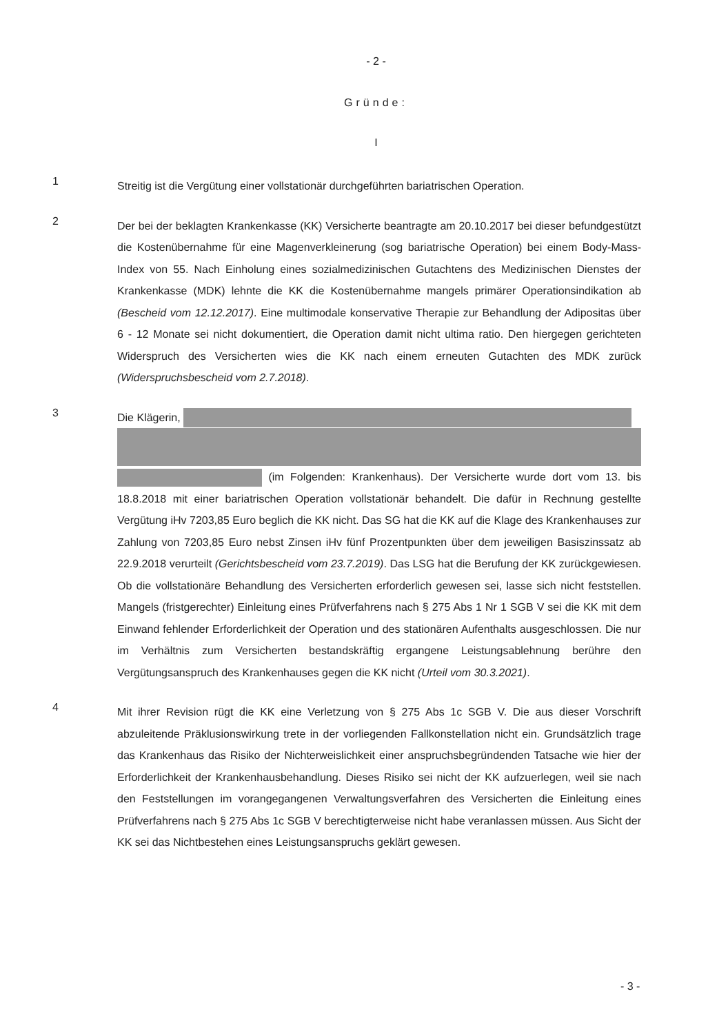- 2 -
Gründe:
I
1
Streitig ist die Vergütung einer vollstationär durchgeführten bariatrischen Operation.
2
Der bei der beklagten Krankenkasse (KK) Versicherte beantragte am 20.10.2017 bei dieser befundgestützt die Kostenübernahme für eine Magenverkleinerung (sog bariatrische Operation) bei einem Body-Mass-Index von 55. Nach Einholung eines sozialmedizinischen Gutachtens des Medizinischen Dienstes der Krankenkasse (MDK) lehnte die KK die Kostenübernahme mangels primärer Operationsindikation ab (Bescheid vom 12.12.2017). Eine multimodale konservative Therapie zur Behandlung der Adipositas über 6 - 12 Monate sei nicht dokumentiert, die Operation damit nicht ultima ratio. Den hiergegen gerichteten Widerspruch des Versicherten wies die KK nach einem erneuten Gutachten des MDK zurück (Widerspruchsbescheid vom 2.7.2018).
3
Die Klägerin,
(im Folgenden: Krankenhaus). Der Versicherte wurde dort vom 13. bis 18.8.2018 mit einer bariatrischen Operation vollstationär behandelt. Die dafür in Rechnung gestellte Vergütung iHv 7203,85 Euro beglich die KK nicht. Das SG hat die KK auf die Klage des Krankenhauses zur Zahlung von 7203,85 Euro nebst Zinsen iHv fünf Prozentpunkten über dem jeweiligen Basiszinssatz ab 22.9.2018 verurteilt (Gerichtsbescheid vom 23.7.2019). Das LSG hat die Berufung der KK zurückgewiesen. Ob die vollstationäre Behandlung des Versicherten erforderlich gewesen sei, lasse sich nicht feststellen. Mangels (fristgerechter) Einleitung eines Prüfverfahrens nach § 275 Abs 1 Nr 1 SGB V sei die KK mit dem Einwand fehlender Erforderlichkeit der Operation und des stationären Aufenthalts ausgeschlossen. Die nur im Verhältnis zum Versicherten bestandskräftig ergangene Leistungsablehnung berühre den Vergütungsanspruch des Krankenhauses gegen die KK nicht (Urteil vom 30.3.2021).
4
Mit ihrer Revision rügt die KK eine Verletzung von § 275 Abs 1c SGB V. Die aus dieser Vorschrift abzuleitende Präklusionswirkung trete in der vorliegenden Fallkonstellation nicht ein. Grundsätzlich trage das Krankenhaus das Risiko der Nichterweislichkeit einer anspruchsbegründenden Tatsache wie hier der Erforderlichkeit der Krankenhausbehandlung. Dieses Risiko sei nicht der KK aufzuerlegen, weil sie nach den Feststellungen im vorangegangenen Verwaltungsverfahren des Versicherten die Einleitung eines Prüfverfahrens nach § 275 Abs 1c SGB V berechtigterweise nicht habe veranlassen müssen. Aus Sicht der KK sei das Nichtbestehen eines Leistungsanspruchs geklärt gewesen.
- 3 -